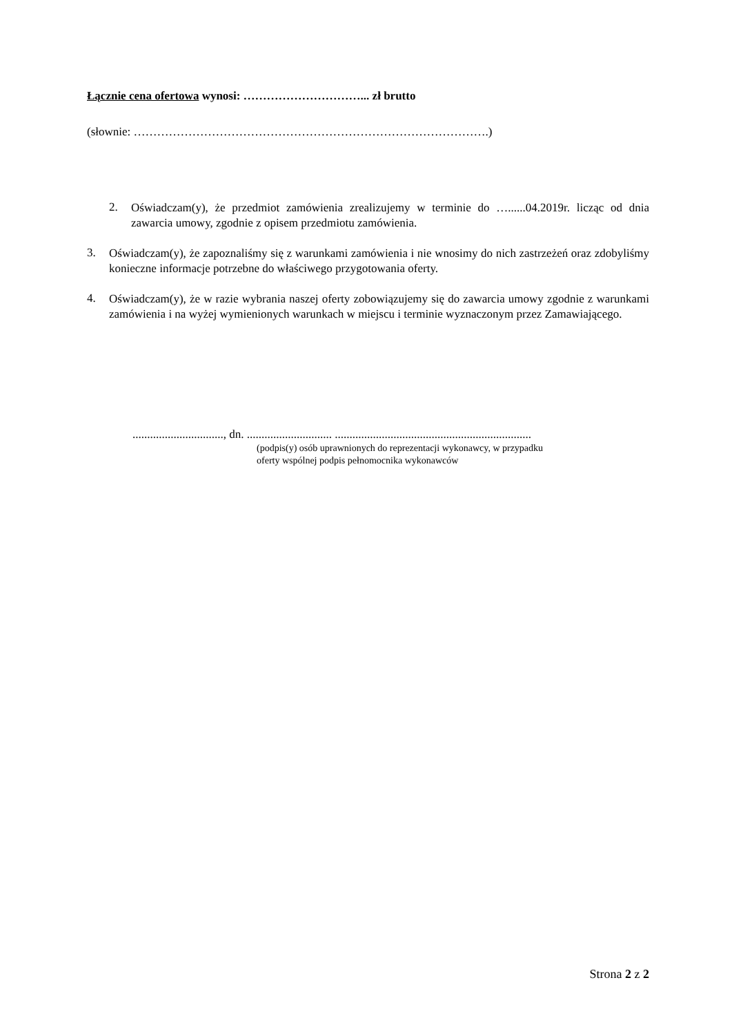Łącznie cena ofertowa wynosi: …………………………... zł brutto
(słownie: ……………………………………………………………………………….)
2.
Oświadczam(y), że przedmiot zamówienia zrealizujemy w terminie do …......04.2019r. licząc od dnia zawarcia umowy, zgodnie z opisem przedmiotu zamówienia.
3.
Oświadczam(y), że zapoznaliśmy się z warunkami zamówienia i nie wnosimy do nich zastrzeżeń oraz zdobyliśmy konieczne informacje potrzebne do właściwego przygotowania oferty.
4.
Oświadczam(y), że w razie wybrania naszej oferty zobowiązujemy się do zawarcia umowy zgodnie z warunkami zamówienia i na wyżej wymienionych warunkach w miejscu i terminie wyznaczonym przez Zamawiającego.
..............................., dn. ............................. ...................................................................
(podpis(y) osób uprawnionych do reprezentacji wykonawcy, w przypadku
oferty wspólnej podpis pełnomocnika wykonawców
Strona 2 z 2